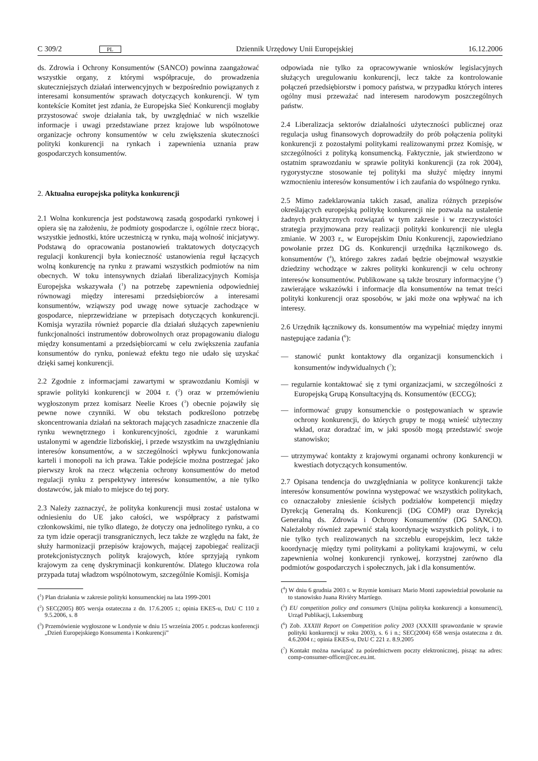C 309/2 PL Dziennik Urzędowy Unii Europejskiej 16.12.2006
ds. Zdrowia i Ochrony Konsumentów (SANCO) powinna zaangażować wszystkie organy, z którymi współpracuje, do prowadzenia skuteczniejszych działań interwencyjnych w bezpośrednio powiązanych z interesami konsumentów sprawach dotyczących konkurencji. W tym kontekście Komitet jest zdania, że Europejska Sieć Konkurencji mogłaby przystosować swoje działania tak, by uwzględniać w nich wszelkie informacje i uwagi przedstawiane przez krajowe lub wspólnotowe organizacje ochrony konsumentów w celu zwiększenia skuteczności polityki konkurencji na rynkach i zapewnienia uznania praw gospodarczych konsumentów.
2. Aktualna europejska polityka konkurencji
2.1 Wolna konkurencja jest podstawową zasadą gospodarki rynkowej i opiera się na założeniu, że podmioty gospodarcze i, ogólnie rzecz biorąc, wszystkie jednostki, które uczestniczą w rynku, mają wolność inicjatywy. Podstawą do opracowania postanowień traktatowych dotyczących regulacji konkurencji była konieczność ustanowienia reguł łączących wolną konkurencję na rynku z prawami wszystkich podmiotów na nim obecnych. W toku intensywnych działań liberalizacyjnych Komisja Europejska wskazywała (<sup>1</sup>) na potrzebę zapewnienia odpowiedniej równowagi między interesami przedsiębiorców a interesami konsumentów, wziąwszy pod uwagę nowe sytuacje zachodzące w gospodarce, nieprzewidziane w przepisach dotyczących konkurencji. Komisja wyraziła również poparcie dla działań służących zapewnieniu funkcjonalności instrumentów dobrowolnych oraz propagowaniu dialogu między konsumentami a przedsiębiorcami w celu zwiększenia zaufania konsumentów do rynku, ponieważ efektu tego nie udało się uzyskać dzięki samej konkurencji.
2.2 Zgodnie z informacjami zawartymi w sprawozdaniu Komisji w sprawie polityki konkurencji w 2004 r. (<sup>2</sup>) oraz w przemówieniu wygłoszonym przez komisarz Neelie Kroes (<sup>3</sup>) obecnie pojawiły się pewne nowe czynniki. W obu tekstach podkreślono potrzebę skoncentrowania działań na sektorach mających zasadnicze znaczenie dla rynku wewnętrznego i konkurencyjności, zgodnie z warunkami ustalonymi w agendzie lizbońskiej, i przede wszystkim na uwzględnianiu interesów konsumentów, a w szczególności wpływu funkcjonowania karteli i monopoli na ich prawa. Takie podejście można postrzegać jako pierwszy krok na rzecz włączenia ochrony konsumentów do metod regulacji rynku z perspektywy interesów konsumentów, a nie tylko dostawców, jak miało to miejsce do tej pory.
2.3 Należy zaznaczyć, że polityka konkurencji musi zostać ustalona w odniesieniu do UE jako całości, we współpracy z państwami członkowskimi, nie tylko dlatego, że dotyczy ona jednolitego rynku, a co za tym idzie operacji transgranicznych, lecz także ze względu na fakt, że służy harmonizacji przepisów krajowych, mającej zapobiegać realizacji protekcjonistycznych polityk krajowych, które sprzyjają rynkom krajowym za cenę dyskryminacji konkurentów. Dlatego kluczowa rola przypada tutaj władzom wspólnotowym, szczególnie Komisji. Komisja
(<sup>1</sup>) Plan działania w zakresie polityki konsumenckiej na lata 1999-2001
(<sup>2</sup>) SEC(2005) 805 wersja ostateczna z dn. 17.6.2005 r.; opinia EKES-u, DzU C 110 z 9.5.2006, s. 8
(<sup>3</sup>) Przemówienie wygłoszone w Londynie w dniu 15 września 2005 r. podczas konferencji „Dzień Europejskiego Konsumenta i Konkurencji”
odpowiada nie tylko za opracowywanie wniosków legislacyjnych służących uregulowaniu konkurencji, lecz także za kontrolowanie połączeń przedsiębiorstw i pomocy państwa, w przypadku których interes ogólny musi przeważać nad interesem narodowym poszczególnych państw.
2.4 Liberalizacja sektorów działalności użyteczności publicznej oraz regulacja usług finansowych doprowadziły do prób połączenia polityki konkurencji z pozostałymi politykami realizowanymi przez Komisję, w szczególności z polityką konsumencką. Faktycznie, jak stwierdzono w ostatnim sprawozdaniu w sprawie polityki konkurencji (za rok 2004), rygorystyczne stosowanie tej polityki ma służyć między innymi wzmocnieniu interesów konsumentów i ich zaufania do wspólnego rynku.
2.5 Mimo zadeklarowania takich zasad, analiza różnych przepisów określających europejską politykę konkurencji nie pozwala na ustalenie żadnych praktycznych rozwiązań w tym zakresie i w rzeczywistości strategia przyjmowana przy realizacji polityki konkurencji nie uległa zmianie. W 2003 r., w Europejskim Dniu Konkurencji, zapowiedziano powołanie przez DG ds. Konkurencji urzędnika łącznikowego ds. konsumentów (<sup>4</sup>), którego zakres zadań będzie obejmował wszystkie dziedziny wchodzące w zakres polityki konkurencji w celu ochrony interesów konsumentów. Publikowane są także broszury informacyjne (<sup>5</sup>) zawierające wskazówki i informacje dla konsumentów na temat treści polityki konkurencji oraz sposobów, w jaki może ona wpływać na ich interesy.
2.6 Urzędnik łącznikowy ds. konsumentów ma wypełniać między innymi następujące zadania (<sup>6</sup>):
— stanowić punkt kontaktowy dla organizacji konsumenckich i konsumentów indywidualnych (<sup>7</sup>);
— regularnie kontaktować się z tymi organizacjami, w szczególności z Europejską Grupą Konsultacyjną ds. Konsumentów (ECCG);
— informować grupy konsumenckie o postępowaniach w sprawie ochrony konkurencji, do których grupy te mogą wnieść użyteczny wkład, oraz doradzać im, w jaki sposób mogą przedstawić swoje stanowisko;
— utrzymywać kontakty z krajowymi organami ochrony konkurencji w kwestiach dotyczących konsumentów.
2.7 Opisana tendencja do uwzględniania w polityce konkurencji także interesów konsumentów powinna występować we wszystkich politykach, co oznaczałoby zniesienie ścisłych podziałów kompetencji między Dyrekcją Generalną ds. Konkurencji (DG COMP) oraz Dyrekcją Generalną ds. Zdrowia i Ochrony Konsumentów (DG SANCO). Należałoby również zapewnić stałą koordynację wszystkich polityk, i to nie tylko tych realizowanych na szczeblu europejskim, lecz także koordynację między tymi politykami a politykami krajowymi, w celu zapewnienia wolnej konkurencji rynkowej, korzystnej zarówno dla podmiotów gospodarczych i społecznych, jak i dla konsumentów.
(<sup>4</sup>) W dniu 6 grudnia 2003 r. w Rzymie komisarz Mario Monti zapowiedział powołanie na to stanowisko Juana Rivièry Martíego.
(<sup>5</sup>) EU competition policy and consumers (Unijna polityka konkurencji a konsumenci), Urząd Publikacji, Luksemburg
(<sup>6</sup>) Zob. XXXIII Report on Competition policy 2003 (XXXIII sprawozdanie w sprawie polityki konkurencji w roku 2003), s. 6 i n.; SEC(2004) 658 wersja ostateczna z dn. 4.6.2004 r.; opinia EKES-u, DzU C 221 z. 8.9.2005
(<sup>7</sup>) Kontakt można nawiązać za pośrednictwem poczty elektronicznej, pisząc na adres: comp-consumer-officer@cec.eu.int.